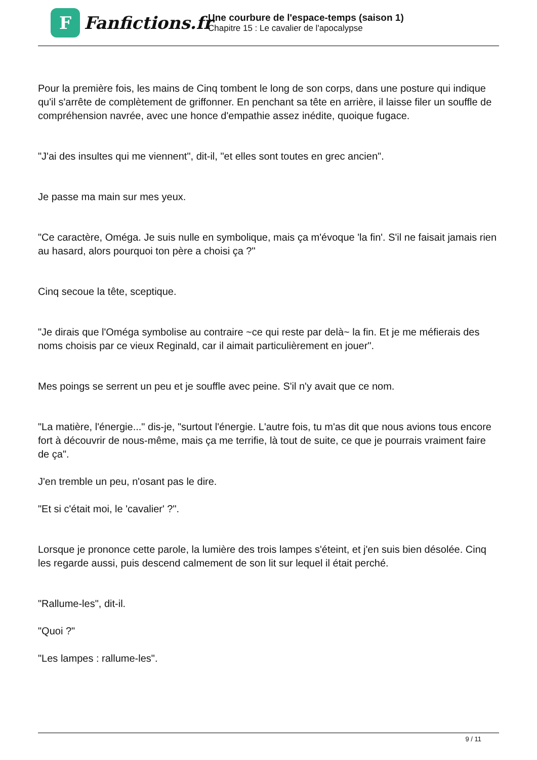F
Fanfictions.fr
Une courbure de l'espace-temps (saison 1)
Chapitre 15 : Le cavalier de l'apocalypse
Pour la première fois, les mains de Cinq tombent le long de son corps, dans une posture qui indique qu'il s'arrête de complètement de griffonner. En penchant sa tête en arrière, il laisse filer un souffle de compréhension navrée, avec une honce d'empathie assez inédite, quoique fugace.
"J'ai des insultes qui me viennent", dit-il, "et elles sont toutes en grec ancien".
Je passe ma main sur mes yeux.
"Ce caractère, Oméga. Je suis nulle en symbolique, mais ça m'évoque 'la fin'. S'il ne faisait jamais rien au hasard, alors pourquoi ton père a choisi ça ?"
Cinq secoue la tête, sceptique.
"Je dirais que l'Oméga symbolise au contraire ~ce qui reste par delà~ la fin. Et je me méfierais des noms choisis par ce vieux Reginald, car il aimait particulièrement en jouer".
Mes poings se serrent un peu et je souffle avec peine. S'il n'y avait que ce nom.
"La matière, l'énergie..." dis-je, "surtout l'énergie. L'autre fois, tu m'as dit que nous avions tous encore fort à découvrir de nous-même, mais ça me terrifie, là tout de suite, ce que je pourrais vraiment faire de ça".
J'en tremble un peu, n'osant pas le dire.
"Et si c'était moi, le 'cavalier' ?".
Lorsque je prononce cette parole, la lumière des trois lampes s'éteint, et j'en suis bien désolée. Cinq les regarde aussi, puis descend calmement de son lit sur lequel il était perché.
"Rallume-les", dit-il.
"Quoi ?"
"Les lampes : rallume-les".
9 / 11